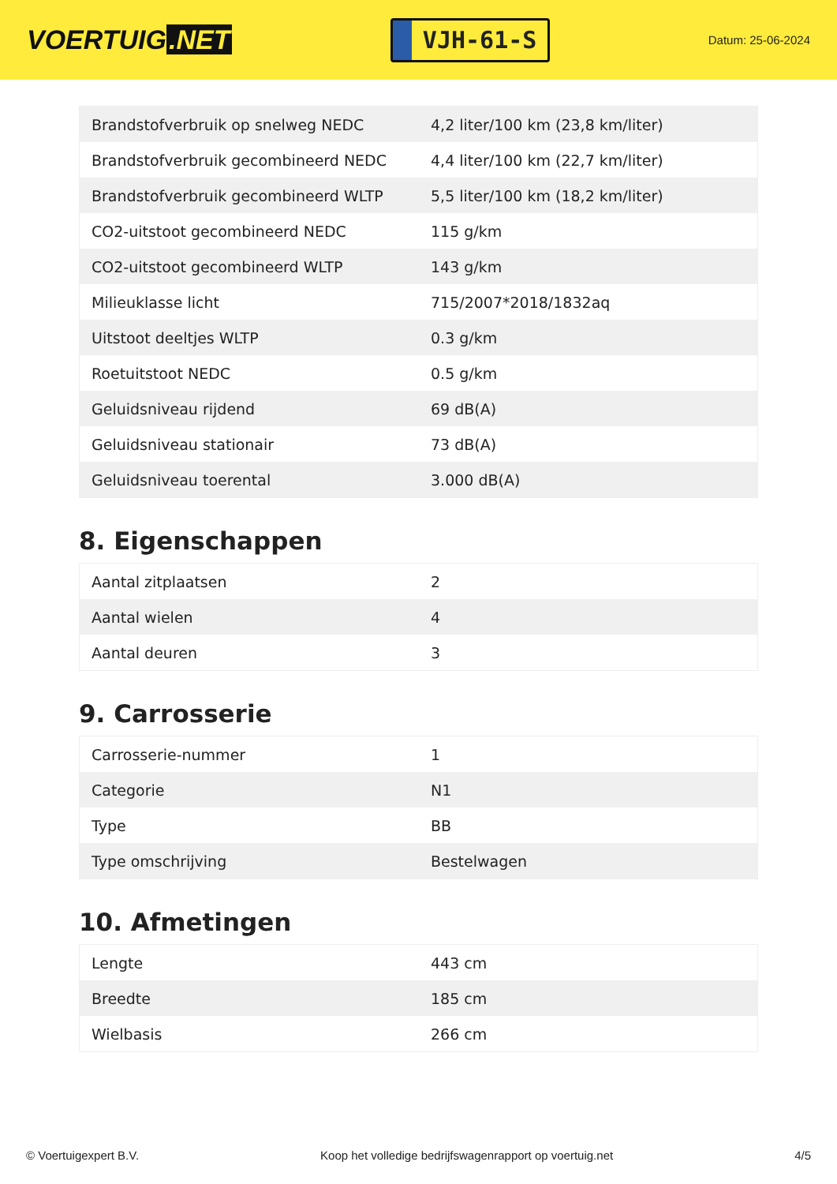VOERTUIG.NET
VJH-61-S
Datum: 25-06-2024
| Brandstofverbruik op snelweg NEDC | 4,2 liter/100 km (23,8 km/liter) |
| Brandstofverbruik gecombineerd NEDC | 4,4 liter/100 km (22,7 km/liter) |
| Brandstofverbruik gecombineerd WLTP | 5,5 liter/100 km (18,2 km/liter) |
| CO2-uitstoot gecombineerd NEDC | 115 g/km |
| CO2-uitstoot gecombineerd WLTP | 143 g/km |
| Milieuklasse licht | 715/2007*2018/1832aq |
| Uitstoot deeltjes WLTP | 0.3 g/km |
| Roetuitstoot NEDC | 0.5 g/km |
| Geluidsniveau rijdend | 69 dB(A) |
| Geluidsniveau stationair | 73 dB(A) |
| Geluidsniveau toerental | 3.000 dB(A) |
8. Eigenschappen
| Aantal zitplaatsen | 2 |
| Aantal wielen | 4 |
| Aantal deuren | 3 |
9. Carrosserie
| Carrosserie-nummer | 1 |
| Categorie | N1 |
| Type | BB |
| Type omschrijving | Bestelwagen |
10. Afmetingen
| Lengte | 443 cm |
| Breedte | 185 cm |
| Wielbasis | 266 cm |
© Voertuigexpert B.V. Koop het volledige bedrijfswagenrapport op voertuig.net 4/5